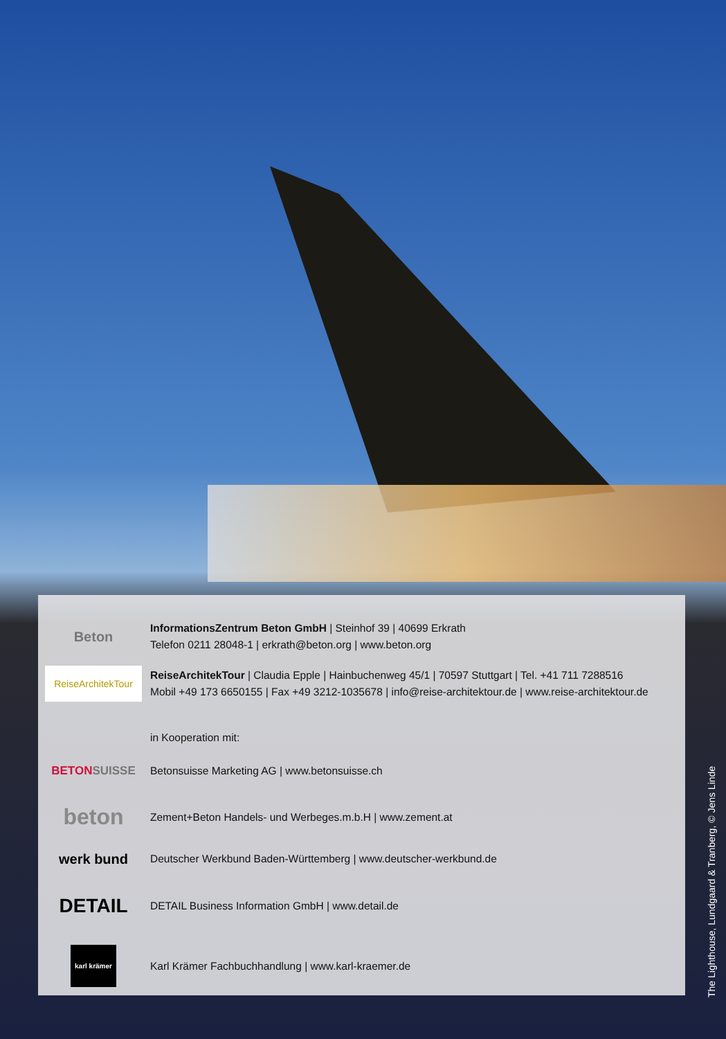Beton
InformationsZentrum Beton GmbH | Steinhof 39 | 40699 Erkrath
Telefon 0211 28048-1 | erkrath@beton.org | www.beton.org
ReiseArchitekTour
ReiseArchitekTour | Claudia Epple | Hainbuchenweg 45/1 | 70597 Stuttgart | Tel. +41 711 7288516
Mobil +49 173 6650155 | Fax +49 3212-1035678 | info@reise-architektour.de | www.reise-architektour.de
in Kooperation mit:
BETON SUISSE
Betonsuisse Marketing AG | www.betonsuisse.ch
beton
Zement+Beton Handels- und Werbeges.m.b.H | www.zement.at
werk bund
Deutscher Werkbund Baden-Württemberg | www.deutscher-werkbund.de
DETAIL
DETAIL Business Information GmbH | www.detail.de
karl krämer
Karl Krämer Fachbuchhandlung | www.karl-kraemer.de
The Lighthouse, Lundgaard & Tranberg, © Jens Linde